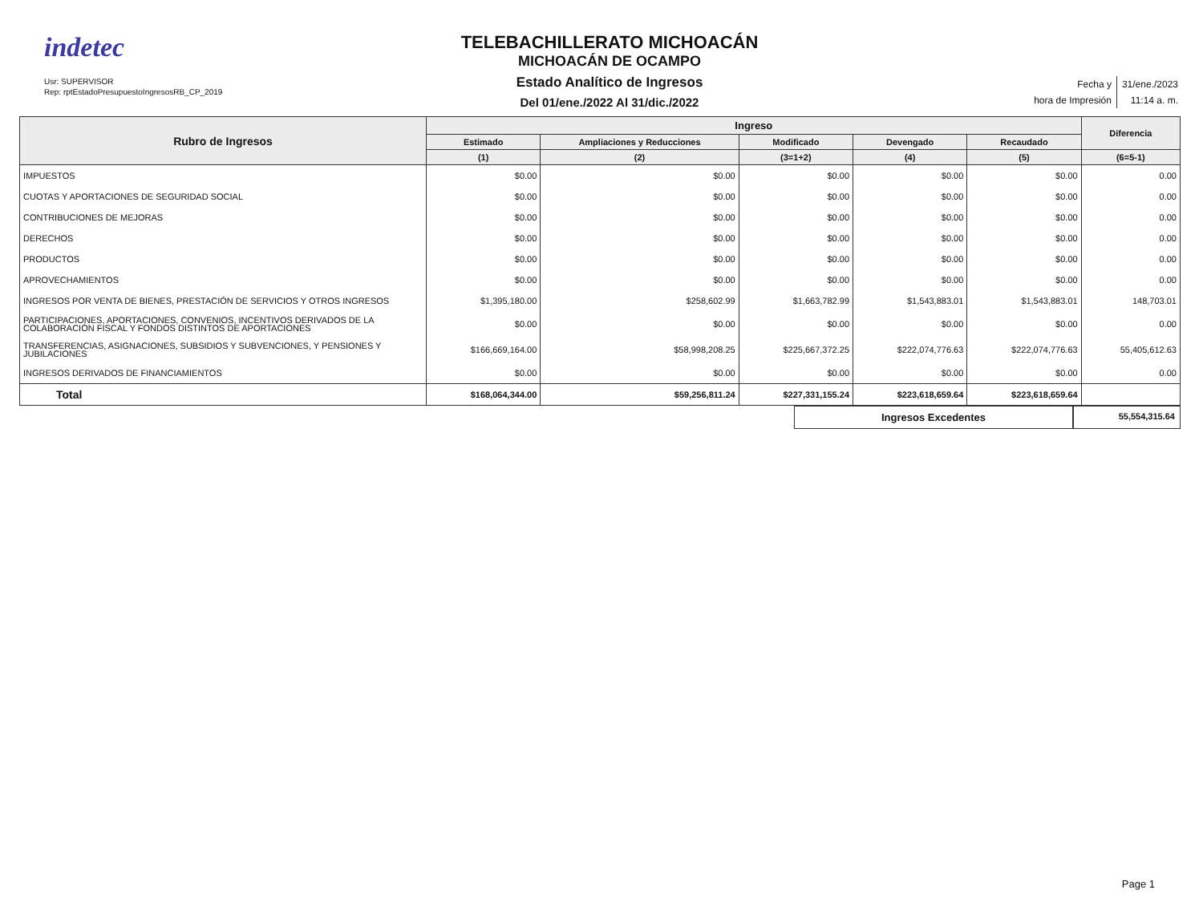indetec
Usr: SUPERVISOR
Rep: rptEstadoPresupuestoIngresosRB_CP_2019
TELEBACHILLERATO MICHOACÁN
MICHOACÁN DE OCAMPO
Estado Analítico de Ingresos
Del 01/ene./2022 Al 31/dic./2022
| Fecha y | 31/ene./2023 |
| hora de Impresión | 11:14 a. m. |
| Rubro de Ingresos | Ingreso | | | | | Diferencia |
| --- | --- | --- | --- | --- | --- | --- |
| | Estimado | Ampliaciones y Reducciones | Modificado | Devengado | Recaudado | |
| | (1) | (2) | (3=1+2) | (4) | (5) | (6=5-1) |
| IMPUESTOS | $0.00 | $0.00 | $0.00 | $0.00 | $0.00 | 0.00 |
| CUOTAS Y APORTACIONES DE SEGURIDAD SOCIAL | $0.00 | $0.00 | $0.00 | $0.00 | $0.00 | 0.00 |
| CONTRIBUCIONES DE MEJORAS | $0.00 | $0.00 | $0.00 | $0.00 | $0.00 | 0.00 |
| DERECHOS | $0.00 | $0.00 | $0.00 | $0.00 | $0.00 | 0.00 |
| PRODUCTOS | $0.00 | $0.00 | $0.00 | $0.00 | $0.00 | 0.00 |
| APROVECHAMIENTOS | $0.00 | $0.00 | $0.00 | $0.00 | $0.00 | 0.00 |
| INGRESOS POR VENTA DE BIENES, PRESTACIÓN DE SERVICIOS Y OTROS INGRESOS | $1,395,180.00 | $258,602.99 | $1,663,782.99 | $1,543,883.01 | $1,543,883.01 | 148,703.01 |
| PARTICIPACIONES, APORTACIONES, CONVENIOS, INCENTIVOS DERIVADOS DE LA COLABORACIÓN FISCAL Y FONDOS DISTINTOS DE APORTACIONES | $0.00 | $0.00 | $0.00 | $0.00 | $0.00 | 0.00 |
| TRANSFERENCIAS, ASIGNACIONES, SUBSIDIOS Y SUBVENCIONES, Y PENSIONES Y JUBILACIONES | $166,669,164.00 | $58,998,208.25 | $225,667,372.25 | $222,074,776.63 | $222,074,776.63 | 55,405,612.63 |
| INGRESOS DERIVADOS DE FINANCIAMIENTOS | $0.00 | $0.00 | $0.00 | $0.00 | $0.00 | 0.00 |
| Total | $168,064,344.00 | $59,256,811.24 | $227,331,155.24 | $223,618,659.64 | $223,618,659.64 | |
Ingresos Excedentes
55,554,315.64
Page 1